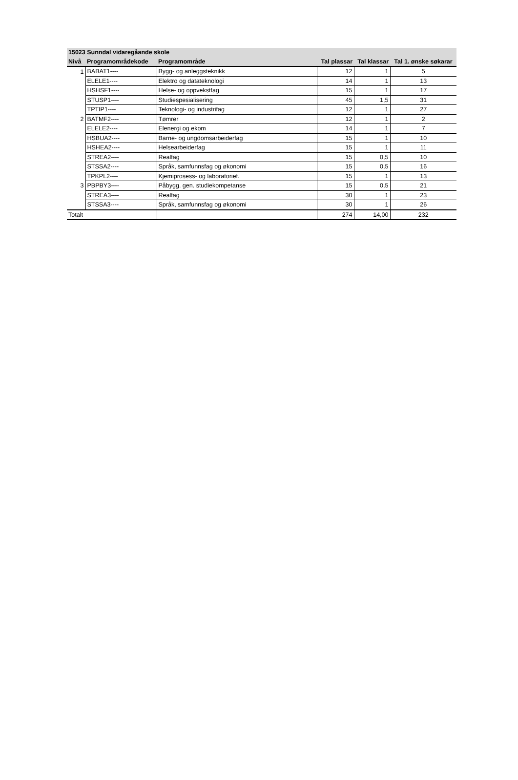| 15023 Sunndal vidaregåande skole | | | | | |
| --- | --- | --- | --- | --- | --- |
| Nivå | Programområdekode | Programområde | Tal plassar | Tal klassar | Tal 1. ønske søkarar |
| 1 | BABAT1---- | Bygg- og anleggsteknikk | 12 | 1 | 5 |
| | ELELE1---- | Elektro og datateknologi | 14 | 1 | 13 |
| | HSHSF1---- | Helse- og oppvekstfag | 15 | 1 | 17 |
| | STUSP1---- | Studiespesialisering | 45 | 1,5 | 31 |
| | TPTIP1---- | Teknologi- og industrifag | 12 | 1 | 27 |
| 2 | BATMF2---- | Tømrer | 12 | 1 | 2 |
| | ELELE2---- | Elenergi og ekom | 14 | 1 | 7 |
| | HSBUA2---- | Barne- og ungdomsarbeiderfag | 15 | 1 | 10 |
| | HSHEA2---- | Helsearbeiderfag | 15 | 1 | 11 |
| | STREA2---- | Realfag | 15 | 0,5 | 10 |
| | STSSA2---- | Språk, samfunnsfag og økonomi | 15 | 0,5 | 16 |
| | TPKPL2---- | Kjemiprosess- og laboratorief. | 15 | 1 | 13 |
| 3 | PBPBY3---- | Påbygg. gen. studiekompetanse | 15 | 0,5 | 21 |
| | STREA3---- | Realfag | 30 | 1 | 23 |
| | STSSA3---- | Språk, samfunnsfag og økonomi | 30 | 1 | 26 |
| Totalt | | | 274 | 14,00 | 232 |